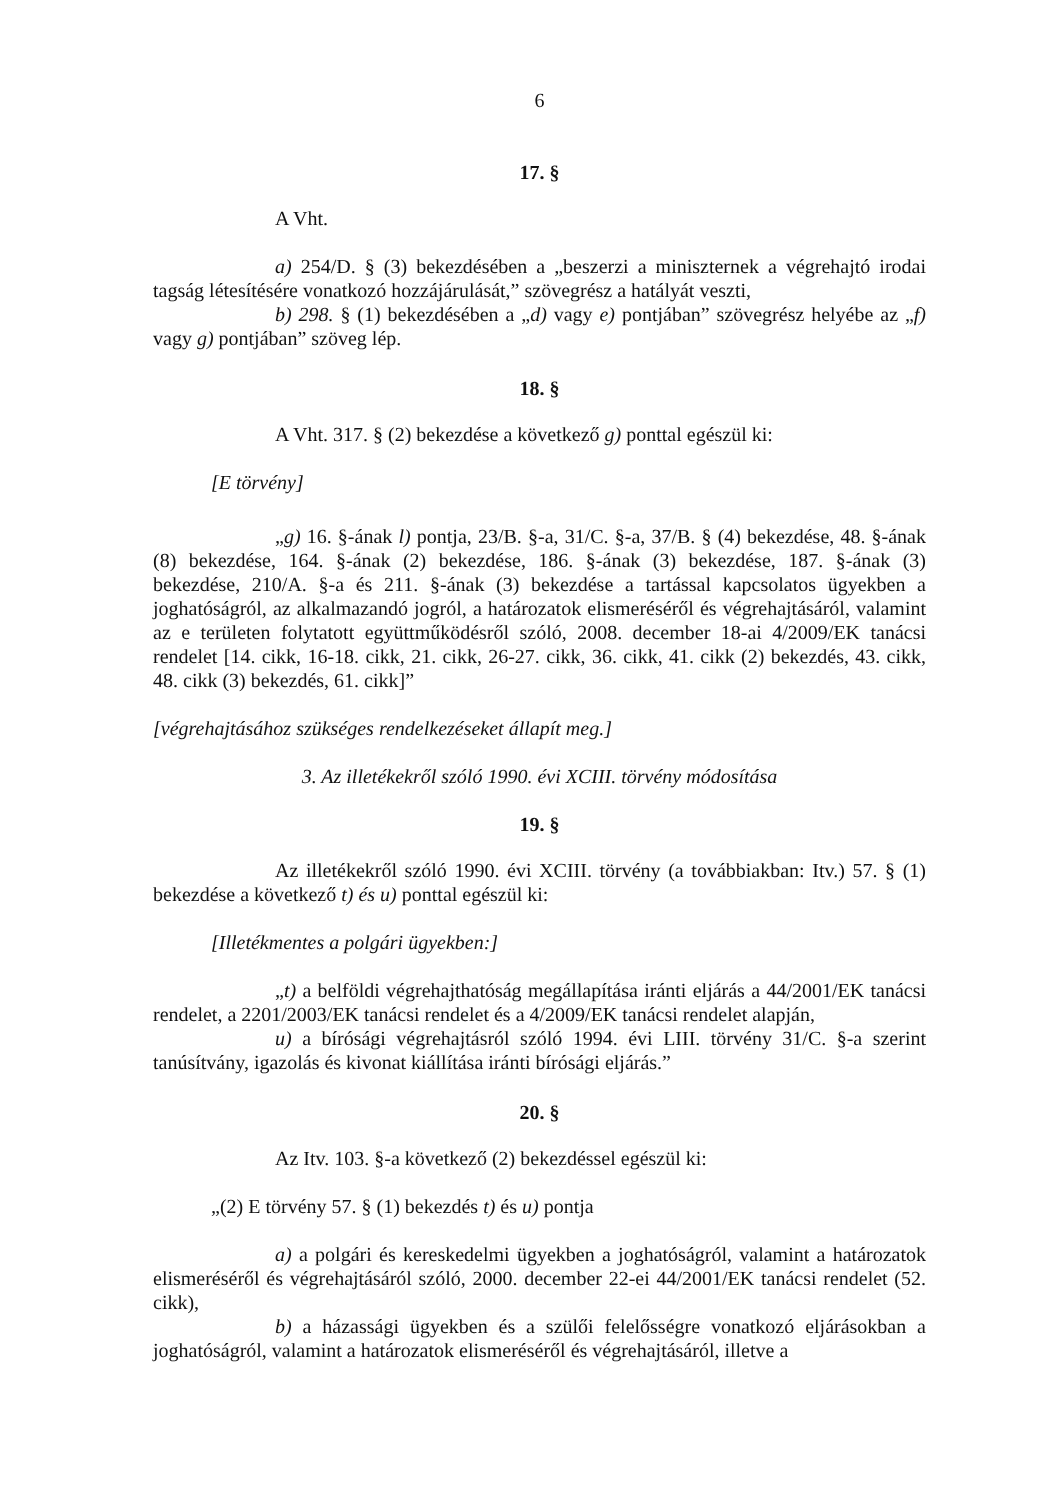6
17. §
A Vht.
a) 254/D. § (3) bekezdésében a „beszerzi a miniszternek a végrehajtó irodai tagság létesítésére vonatkozó hozzájárulását,” szövegrész a hatályát veszti,
b) 298. § (1) bekezdésében a „d) vagy e) pontjában” szövegrész helyébe az „f) vagy g) pontjában” szöveg lép.
18. §
A Vht. 317. § (2) bekezdése a következő g) ponttal egészül ki:
[E törvény]
„g) 16. §-ának l) pontja, 23/B. §-a, 31/C. §-a, 37/B. § (4) bekezdése, 48. §-ának (8) bekezdése, 164. §-ának (2) bekezdése, 186. §-ának (3) bekezdése, 187. §-ának (3) bekezdése, 210/A. §-a és 211. §-ának (3) bekezdése a tartással kapcsolatos ügyekben a joghatóságról, az alkalmazandó jogról, a határozatok elismeréséről és végrehajtásáról, valamint az e területen folytatott együttműködésről szóló, 2008. december 18-ai 4/2009/EK tanácsi rendelet [14. cikk, 16-18. cikk, 21. cikk, 26-27. cikk, 36. cikk, 41. cikk (2) bekezdés, 43. cikk, 48. cikk (3) bekezdés, 61. cikk]”
[végrehajtásához szükséges rendelkezéseket állapít meg.]
3. Az illetékekről szóló 1990. évi XCIII. törvény módosítása
19. §
Az illetékekről szóló 1990. évi XCIII. törvény (a továbbiakban: Itv.) 57. § (1) bekezdése a következő t) és u) ponttal egészül ki:
[Illetékmentes a polgári ügyekben:]
„t) a belföldi végrehajthatóság megállapítása iránti eljárás a 44/2001/EK tanácsi rendelet, a 2201/2003/EK tanácsi rendelet és a 4/2009/EK tanácsi rendelet alapján,
u) a bírósági végrehajtásról szóló 1994. évi LIII. törvény 31/C. §-a szerint tanúsítvány, igazolás és kivonat kiállítása iránti bírósági eljárás.”
20. §
Az Itv. 103. §-a következő (2) bekezdéssel egészül ki:
„(2) E törvény 57. § (1) bekezdés t) és u) pontja
a) a polgári és kereskedelmi ügyekben a joghatóságról, valamint a határozatok elismeréséről és végrehajtásáról szóló, 2000. december 22-ei 44/2001/EK tanácsi rendelet (52. cikk),
b) a házassági ügyekben és a szülői felelősségre vonatkozó eljárásokban a joghatóságról, valamint a határozatok elismeréséről és végrehajtásáról, illetve a